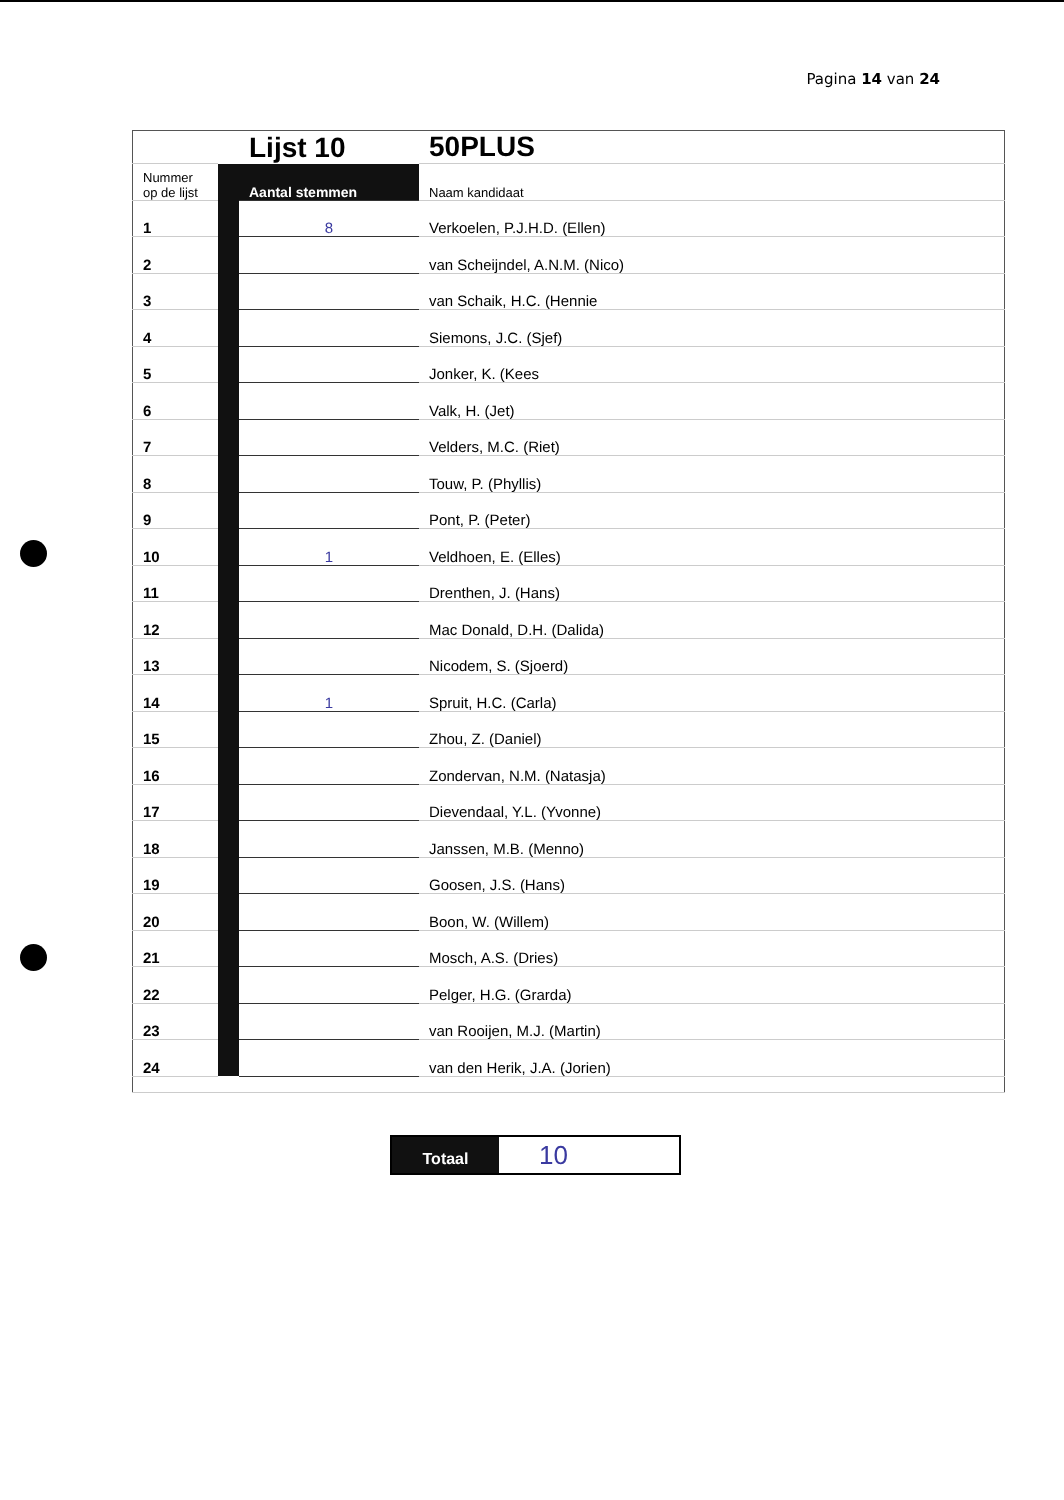Pagina 14 van 24
| | | Lijst 10 | 50PLUS |
| Nummer op de lijst | | Aantal stemmen | Naam kandidaat |
| 1 | | 8 | Verkoelen, P.J.H.D. (Ellen) |
| 2 | | | van Scheijndel, A.N.M. (Nico) |
| 3 | | | van Schaik, H.C. (Hennie |
| 4 | | | Siemons, J.C. (Sjef) |
| 5 | | | Jonker, K. (Kees |
| 6 | | | Valk, H. (Jet) |
| 7 | | | Velders, M.C. (Riet) |
| 8 | | | Touw, P. (Phyllis) |
| 9 | | | Pont, P. (Peter) |
| 10 | | 1 | Veldhoen, E. (Elles) |
| 11 | | | Drenthen, J. (Hans) |
| 12 | | | Mac Donald, D.H. (Dalida) |
| 13 | | | Nicodem, S. (Sjoerd) |
| 14 | | 1 | Spruit, H.C. (Carla) |
| 15 | | | Zhou, Z. (Daniel) |
| 16 | | | Zondervan, N.M. (Natasja) |
| 17 | | | Dievendaal, Y.L. (Yvonne) |
| 18 | | | Janssen, M.B. (Menno) |
| 19 | | | Goosen, J.S. (Hans) |
| 20 | | | Boon, W. (Willem) |
| 21 | | | Mosch, A.S. (Dries) |
| 22 | | | Pelger, H.G. (Grarda) |
| 23 | | | van Rooijen, M.J. (Martin) |
| 24 | | | van den Herik, J.A. (Jorien) |
Totaal
10